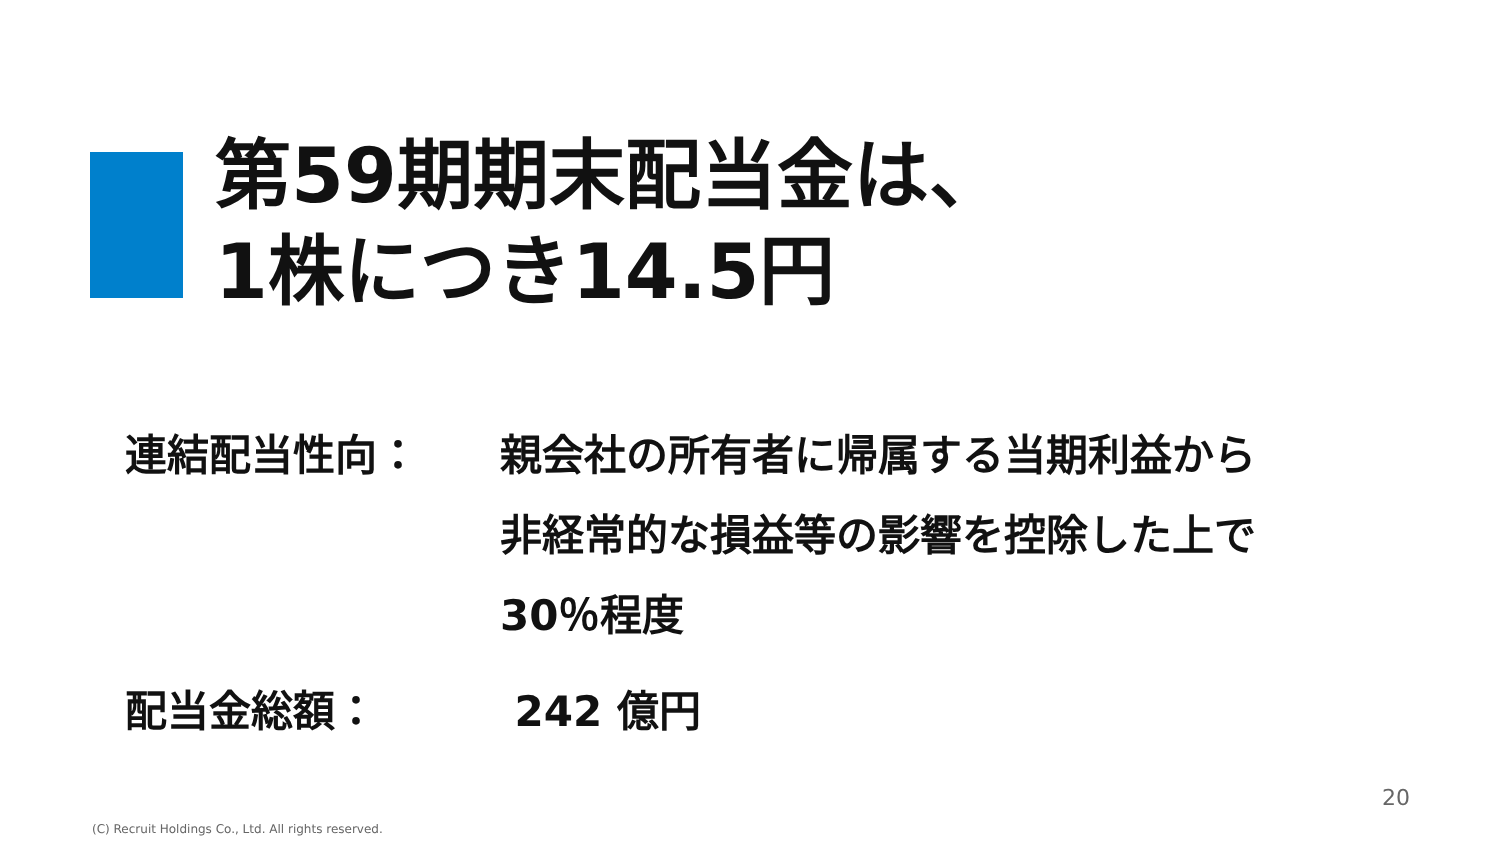第59期期末配当金は、
1株につき14.5円
連結配当性向： 親会社の所有者に帰属する当期利益から
非経常的な損益等の影響を控除した上で
30％程度
配当金総額： 242 億円
20
(C) Recruit Holdings Co., Ltd. All rights reserved.